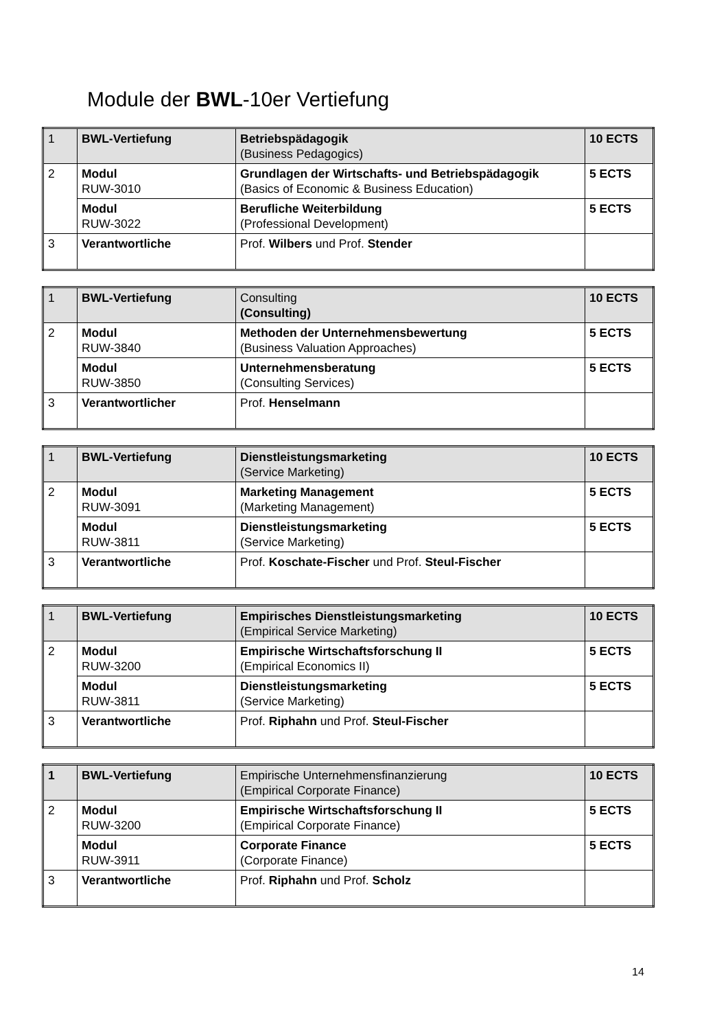Module der BWL-10er Vertiefung
| 1 | BWL-Vertiefung | Betriebspädagogik (Business Pedagogics) | 10 ECTS |
| 2 | Modul RUW-3010 | Grundlagen der Wirtschafts- und Betriebspädagogik (Basics of Economic & Business Education) | 5 ECTS |
| | Modul RUW-3022 | Berufliche Weiterbildung (Professional Development) | 5 ECTS |
| 3 | Verantwortliche | Prof. Wilbers und Prof. Stender | |
| 1 | BWL-Vertiefung | Consulting (Consulting) | 10 ECTS |
| 2 | Modul RUW-3840 | Methoden der Unternehmensbewertung (Business Valuation Approaches) | 5 ECTS |
| | Modul RUW-3850 | Unternehmensberatung (Consulting Services) | 5 ECTS |
| 3 | Verantwortlicher | Prof. Henselmann | |
| 1 | BWL-Vertiefung | Dienstleistungsmarketing (Service Marketing) | 10 ECTS |
| 2 | Modul RUW-3091 | Marketing Management (Marketing Management) | 5 ECTS |
| | Modul RUW-3811 | Dienstleistungsmarketing (Service Marketing) | 5 ECTS |
| 3 | Verantwortliche | Prof. Koschate-Fischer und Prof. Steul-Fischer | |
| 1 | BWL-Vertiefung | Empirisches Dienstleistungsmarketing (Empirical Service Marketing) | 10 ECTS |
| 2 | Modul RUW-3200 | Empirische Wirtschaftsforschung II (Empirical Economics II) | 5 ECTS |
| | Modul RUW-3811 | Dienstleistungsmarketing (Service Marketing) | 5 ECTS |
| 3 | Verantwortliche | Prof. Riphahn und Prof. Steul-Fischer | |
| 1 | BWL-Vertiefung | Empirische Unternehmensfinanzierung (Empirical Corporate Finance) | 10 ECTS |
| 2 | Modul RUW-3200 | Empirische Wirtschaftsforschung II (Empirical Corporate Finance) | 5 ECTS |
| | Modul RUW-3911 | Corporate Finance (Corporate Finance) | 5 ECTS |
| 3 | Verantwortliche | Prof. Riphahn und Prof. Scholz | |
14